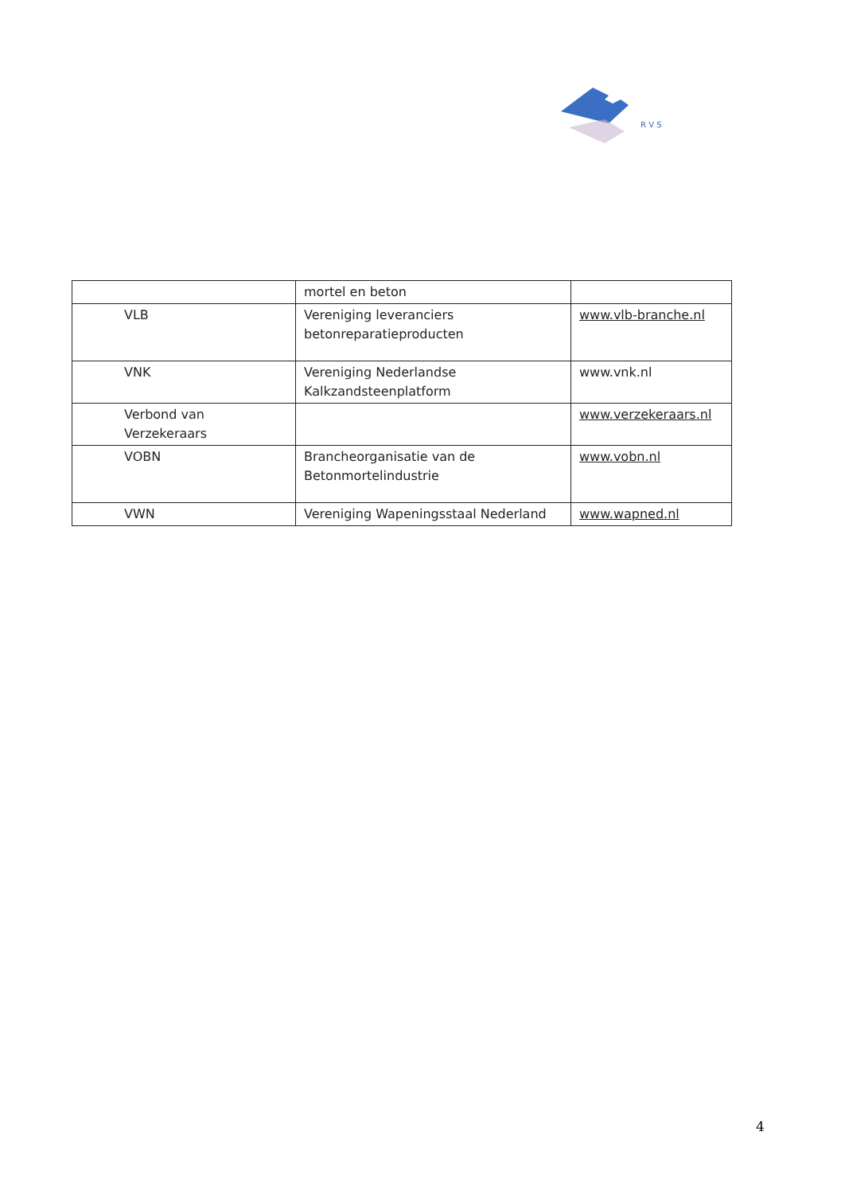R V S
| | mortel en beton | |
| VLB | Vereniging leveranciers betonreparatieproducten | www.vlb-branche.nl |
| VNK | Vereniging Nederlandse Kalkzandsteenplatform | www.vnk.nl |
| Verbond van Verzekeraars | | www.verzekeraars.nl |
| VOBN | Brancheorganisatie van de Betonmortelindustrie | www.vobn.nl |
| VWN | Vereniging Wapeningsstaal Nederland | www.wapned.nl |
4